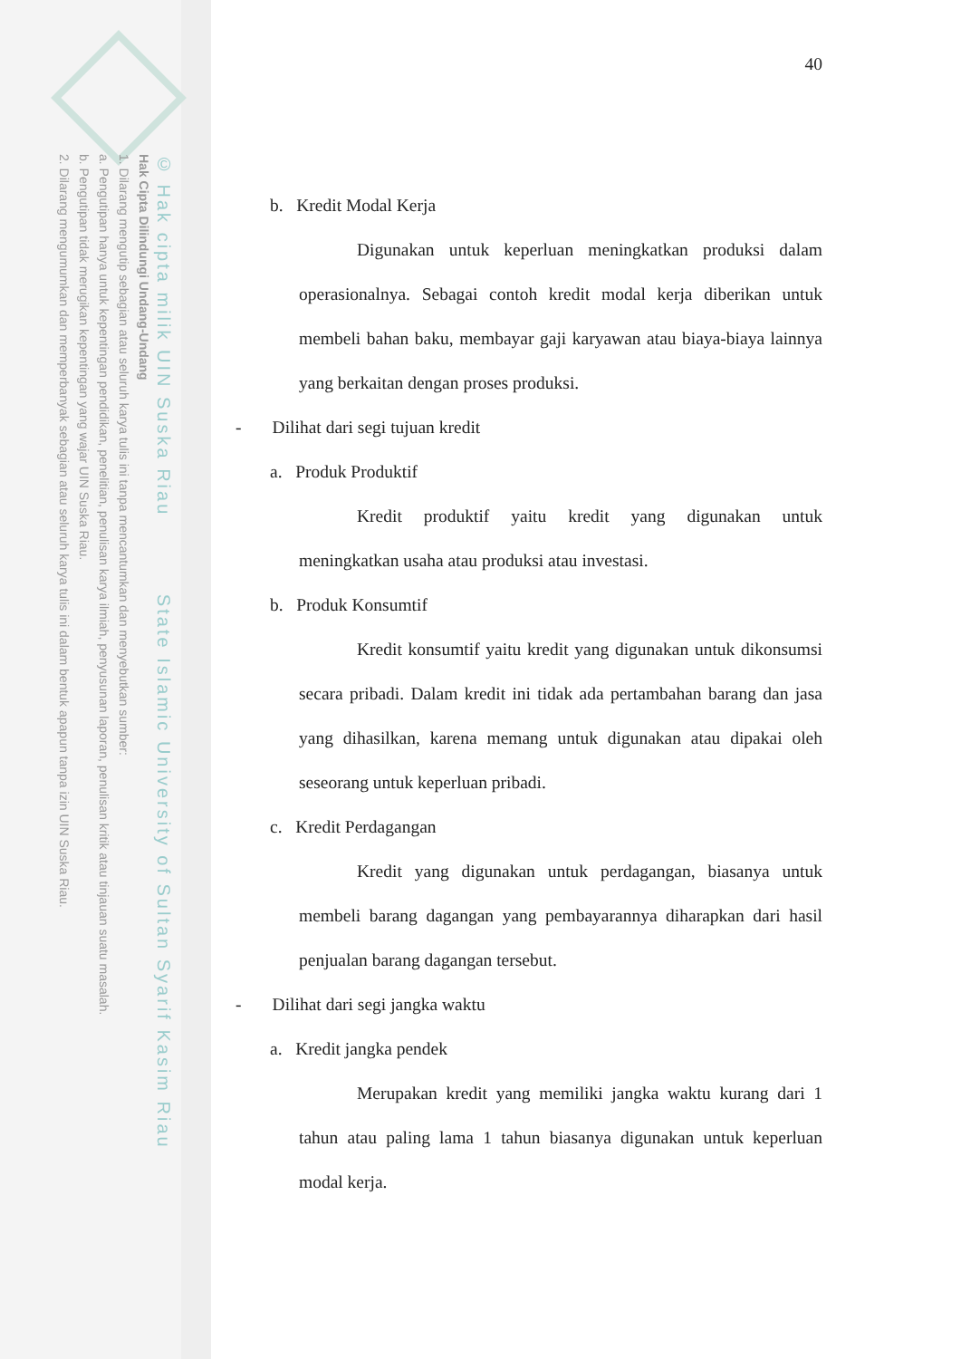© Hak cipta milik UIN Suska Riau State Islamic University of Sultan Syarif Kasim Riau
Hak Cipta Dilindungi Undang-Undang
1. Dilarang mengutip sebagian atau seluruh karya tulis ini tanpa mencantumkan dan menyebutkan sumber:
a. Pengutipan hanya untuk kepentingan pendidikan, penelitian, penulisan karya ilmiah, penyusunan laporan, penulisan kritik atau tinjauan suatu masalah.
b. Pengutipan tidak merugikan kepentingan yang wajar UIN Suska Riau.
2. Dilarang mengumumkan dan memperbanyak sebagian atau seluruh karya tulis ini dalam bentuk apapun tanpa izin UIN Suska Riau.
40
b. Kredit Modal Kerja
Digunakan untuk keperluan meningkatkan produksi dalam operasionalnya. Sebagai contoh kredit modal kerja diberikan untuk membeli bahan baku, membayar gaji karyawan atau biaya-biaya lainnya yang berkaitan dengan proses produksi.
- Dilihat dari segi tujuan kredit
a. Produk Produktif
Kredit produktif yaitu kredit yang digunakan untuk meningkatkan usaha atau produksi atau investasi.
b. Produk Konsumtif
Kredit konsumtif yaitu kredit yang digunakan untuk dikonsumsi secara pribadi. Dalam kredit ini tidak ada pertambahan barang dan jasa yang dihasilkan, karena memang untuk digunakan atau dipakai oleh seseorang untuk keperluan pribadi.
c. Kredit Perdagangan
Kredit yang digunakan untuk perdagangan, biasanya untuk membeli barang dagangan yang pembayarannya diharapkan dari hasil penjualan barang dagangan tersebut.
- Dilihat dari segi jangka waktu
a. Kredit jangka pendek
Merupakan kredit yang memiliki jangka waktu kurang dari 1 tahun atau paling lama 1 tahun biasanya digunakan untuk keperluan modal kerja.